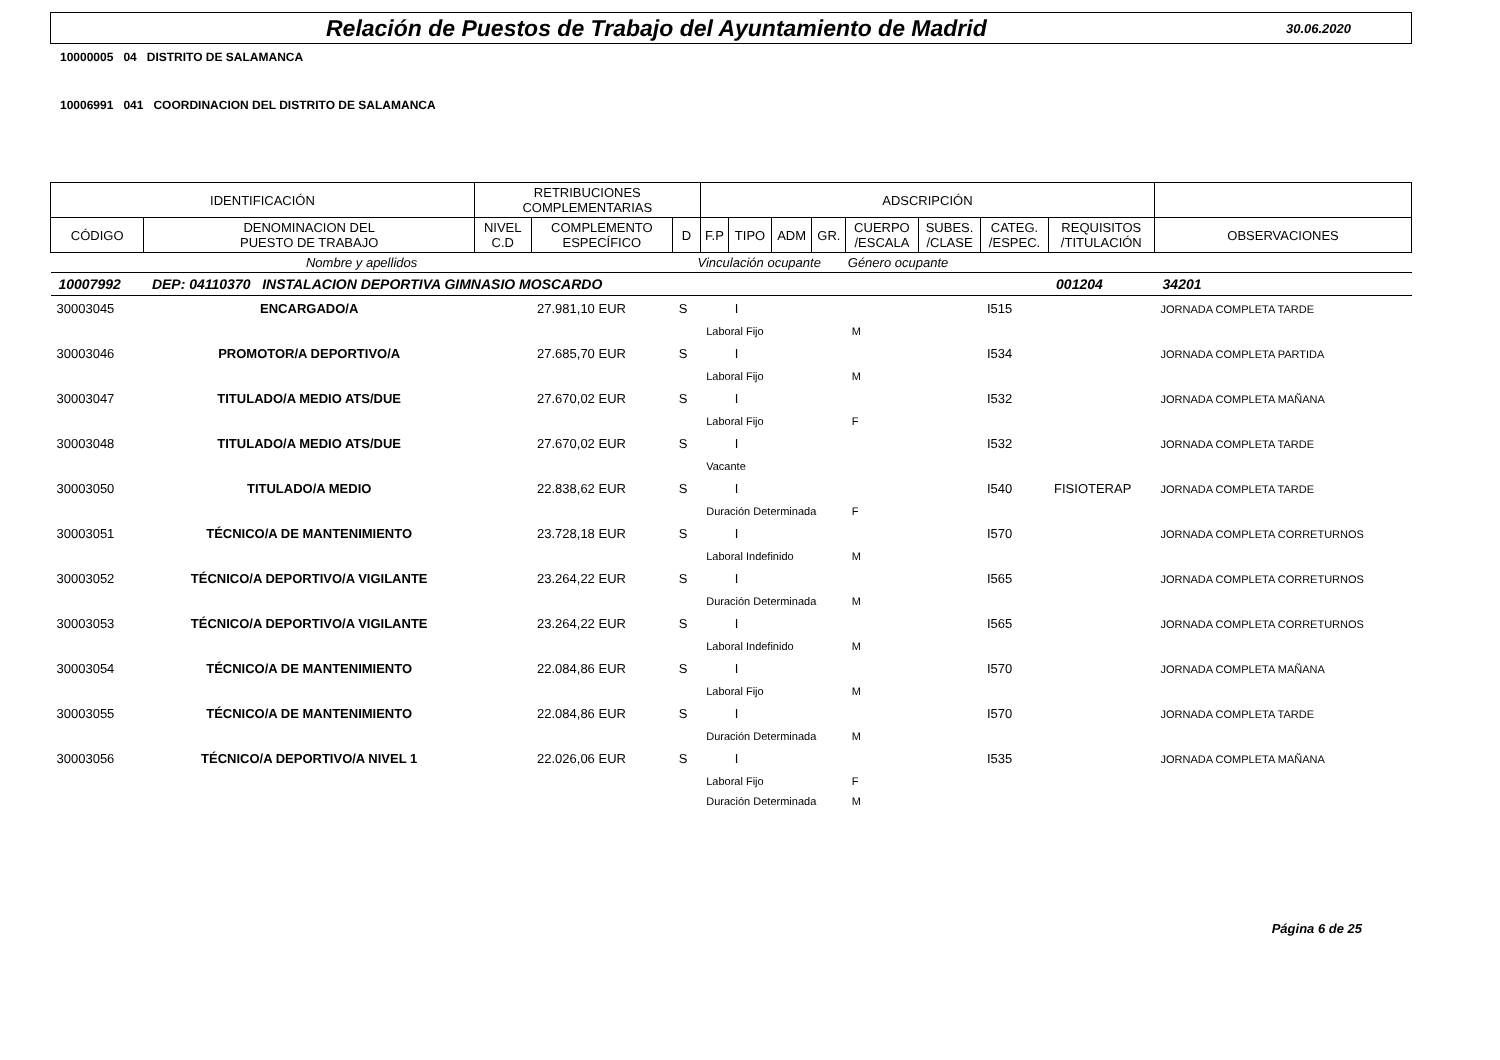Relación de Puestos de Trabajo del Ayuntamiento de Madrid
30.06.2020
10000005 04 DISTRITO DE SALAMANCA
10006991 041 COORDINACION DEL DISTRITO DE SALAMANCA
| IDENTIFICACIÓN | | RETRIBUCIONES COMPLEMENTARIAS | | | ADSCRIPCIÓN | | | | | | | | | |
| --- | --- | --- | --- | --- | --- | --- | --- | --- | --- | --- | --- | --- | --- | --- |
| CÓDIGO | DENOMINACION DEL PUESTO DE TRABAJO | NIVEL C.D | COMPLEMENTO ESPECÍFICO | D | F.P | TIPO | ADM | GR. | CUERPO /ESCALA | SUBES. /CLASE | CATEG. /ESPEC. | REQUISITOS /TITULACIÓN | OBSERVACIONES | |
| Nombre y apellidos | | | | Vinculación ocupante | | | | | Género ocupante | | | | | |
| 10007992 | DEP: 04110370 INSTALACION DEPORTIVA GIMNASIO MOSCARDO | | | | | | | | | | | 001204 | 34201 | |
| 30003045 | ENCARGADO/A | | 27.981,10 EUR | S | | I | | | | | I515 | | JORNADA COMPLETA TARDE | |
| | | | | | Laboral Fijo | | | | M | | | | | |
| 30003046 | PROMOTOR/A DEPORTIVO/A | | 27.685,70 EUR | S | | I | | | | | I534 | | JORNADA COMPLETA PARTIDA | |
| | | | | | Laboral Fijo | | | | M | | | | | |
| 30003047 | TITULADO/A MEDIO ATS/DUE | | 27.670,02 EUR | S | | I | | | | | I532 | | JORNADA COMPLETA MAÑANA | |
| | | | | | Laboral Fijo | | | | F | | | | | |
| 30003048 | TITULADO/A MEDIO ATS/DUE | | 27.670,02 EUR | S | | I | | | | | I532 | | JORNADA COMPLETA TARDE | |
| | | | | | Vacante | | | | | | | | | |
| 30003050 | TITULADO/A MEDIO | | 22.838,62 EUR | S | | I | | | | | I540 | FISIOTERAP | JORNADA COMPLETA TARDE | |
| | | | | | Duración Determinada | | | | F | | | | | |
| 30003051 | TÉCNICO/A DE MANTENIMIENTO | | 23.728,18 EUR | S | | I | | | | | I570 | | JORNADA COMPLETA CORRETURNOS | |
| | | | | | Laboral Indefinido | | | | M | | | | | |
| 30003052 | TÉCNICO/A DEPORTIVO/A VIGILANTE | | 23.264,22 EUR | S | | I | | | | | I565 | | JORNADA COMPLETA CORRETURNOS | |
| | | | | | Duración Determinada | | | | M | | | | | |
| 30003053 | TÉCNICO/A DEPORTIVO/A VIGILANTE | | 23.264,22 EUR | S | | I | | | | | I565 | | JORNADA COMPLETA CORRETURNOS | |
| | | | | | Laboral Indefinido | | | | M | | | | | |
| 30003054 | TÉCNICO/A DE MANTENIMIENTO | | 22.084,86 EUR | S | | I | | | | | I570 | | JORNADA COMPLETA MAÑANA | |
| | | | | | Laboral Fijo | | | | M | | | | | |
| 30003055 | TÉCNICO/A DE MANTENIMIENTO | | 22.084,86 EUR | S | | I | | | | | I570 | | JORNADA COMPLETA TARDE | |
| | | | | | Duración Determinada | | | | M | | | | | |
| 30003056 | TÉCNICO/A DEPORTIVO/A NIVEL 1 | | 22.026,06 EUR | S | | I | | | | | I535 | | JORNADA COMPLETA MAÑANA | |
| | | | | | Laboral Fijo | | | | F | | | | | |
| | | | | | Duración Determinada | | | | M | | | | | |
Página 6 de 25